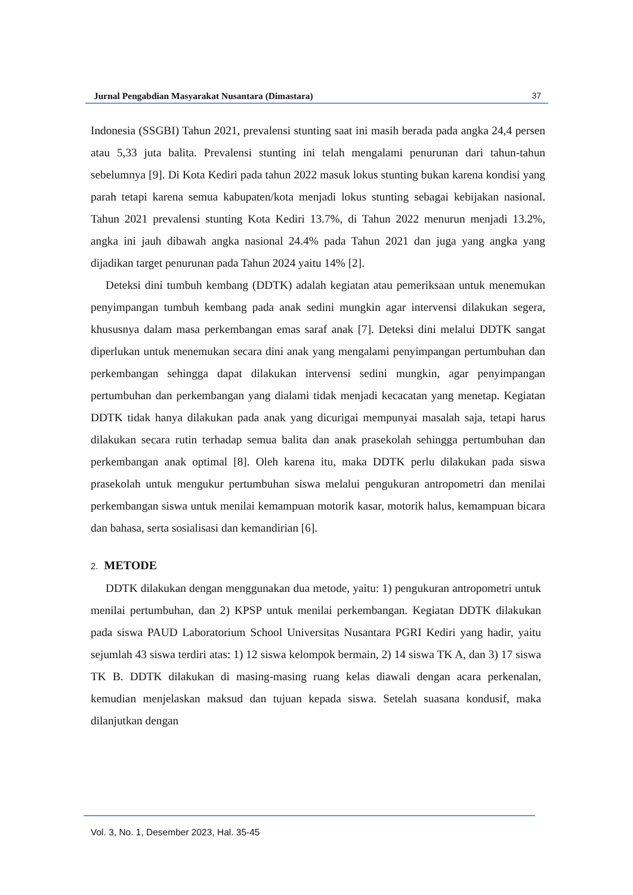Jurnal Pengabdian Masyarakat Nusantara (Dimastara) 37
Indonesia (SSGBI) Tahun 2021, prevalensi stunting saat ini masih berada pada angka 24,4 persen atau 5,33 juta balita. Prevalensi stunting ini telah mengalami penurunan dari tahun-tahun sebelumnya [9]. Di Kota Kediri pada tahun 2022 masuk lokus stunting bukan karena kondisi yang parah tetapi karena semua kabupaten/kota menjadi lokus stunting sebagai kebijakan nasional. Tahun 2021 prevalensi stunting Kota Kediri 13.7%, di Tahun 2022 menurun menjadi 13.2%, angka ini jauh dibawah angka nasional 24.4% pada Tahun 2021 dan juga yang angka yang dijadikan target penurunan pada Tahun 2024 yaitu 14% [2].
Deteksi dini tumbuh kembang (DDTK) adalah kegiatan atau pemeriksaan untuk menemukan penyimpangan tumbuh kembang pada anak sedini mungkin agar intervensi dilakukan segera, khususnya dalam masa perkembangan emas saraf anak [7]. Deteksi dini melalui DDTK sangat diperlukan untuk menemukan secara dini anak yang mengalami penyimpangan pertumbuhan dan perkembangan sehingga dapat dilakukan intervensi sedini mungkin, agar penyimpangan pertumbuhan dan perkembangan yang dialami tidak menjadi kecacatan yang menetap. Kegiatan DDTK tidak hanya dilakukan pada anak yang dicurigai mempunyai masalah saja, tetapi harus dilakukan secara rutin terhadap semua balita dan anak prasekolah sehingga pertumbuhan dan perkembangan anak optimal [8]. Oleh karena itu, maka DDTK perlu dilakukan pada siswa prasekolah untuk mengukur pertumbuhan siswa melalui pengukuran antropometri dan menilai perkembangan siswa untuk menilai kemampuan motorik kasar, motorik halus, kemampuan bicara dan bahasa, serta sosialisasi dan kemandirian [6].
2. METODE
DDTK dilakukan dengan menggunakan dua metode, yaitu: 1) pengukuran antropometri untuk menilai pertumbuhan, dan 2) KPSP untuk menilai perkembangan. Kegiatan DDTK dilakukan pada siswa PAUD Laboratorium School Universitas Nusantara PGRI Kediri yang hadir, yaitu sejumlah 43 siswa terdiri atas: 1) 12 siswa kelompok bermain, 2) 14 siswa TK A, dan 3) 17 siswa TK B. DDTK dilakukan di masing-masing ruang kelas diawali dengan acara perkenalan, kemudian menjelaskan maksud dan tujuan kepada siswa. Setelah suasana kondusif, maka dilanjutkan dengan
Vol. 3, No. 1, Desember 2023, Hal. 35-45